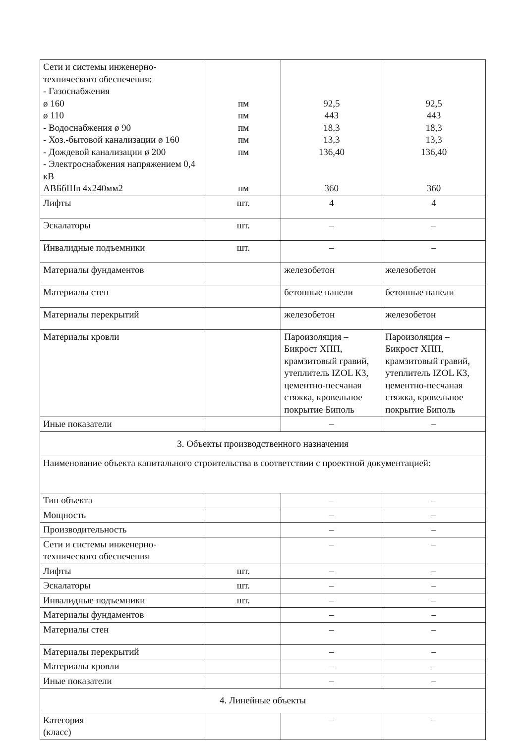| Сети и системы инженерно-технического обеспечения: - Газоснабжения ø 160 ø 110 - Водоснабжения ø 90 - Хоз.-бытовой канализации ø 160 - Дождевой канализации ø 200 - Электроснабжения напряжением 0,4 кВ АВБбШв 4х240мм2 | пм пм пм пм пм пм | 92,5 443 18,3 13,3 136,40 360 | 92,5 443 18,3 13,3 136,40 360 |
| Лифты | шт. | 4 | 4 |
| Эскалаторы | шт. | – | – |
| Инвалидные подъемники | шт. | – | – |
| Материалы фундаментов | | железобетон | железобетон |
| Материалы стен | | бетонные панели | бетонные панели |
| Материалы перекрытий | | железобетон | железобетон |
| Материалы кровли | | Пароизоляция – Бикрост ХПП, крамзитовый гравий, утеплитель IZOL К3, цементно-песчаная стяжка, кровельное покрытие Биполь | Пароизоляция – Бикрост ХПП, крамзитовый гравий, утеплитель IZOL К3, цементно-песчаная стяжка, кровельное покрытие Биполь |
| Иные показатели | | – | – |
| 3. Объекты производственного назначения | | | |
| Наименование объекта капитального строительства в соответствии с проектной документацией: | | | |
| Тип объекта | | – | – |
| Мощность | | – | – |
| Производительность | | – | – |
| Сети и системы инженерно-технического обеспечения | | – | – |
| Лифты | шт. | – | – |
| Эскалаторы | шт. | – | – |
| Инвалидные подъемники | шт. | – | – |
| Материалы фундаментов | | – | – |
| Материалы стен | | – | – |
| Материалы перекрытий | | – | – |
| Материалы кровли | | – | – |
| Иные показатели | | – | – |
| 4. Линейные объекты | | | |
| Категория (класс) | | – | – |